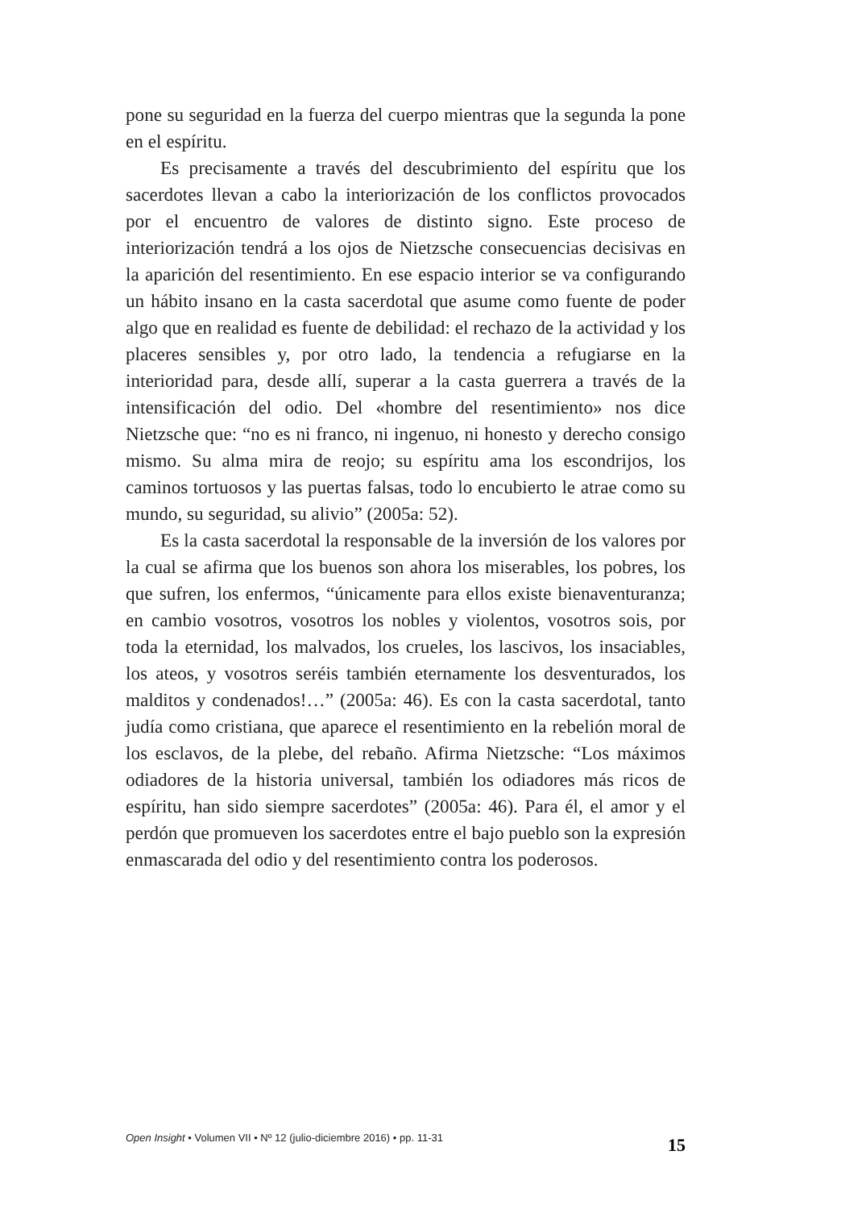pone su seguridad en la fuerza del cuerpo mientras que la segunda la pone en el espíritu.
Es precisamente a través del descubrimiento del espíritu que los sacerdotes llevan a cabo la interiorización de los conflictos provocados por el encuentro de valores de distinto signo. Este proceso de interiorización tendrá a los ojos de Nietzsche consecuencias decisivas en la aparición del resentimiento. En ese espacio interior se va configurando un hábito insano en la casta sacerdotal que asume como fuente de poder algo que en realidad es fuente de debilidad: el rechazo de la actividad y los placeres sensibles y, por otro lado, la tendencia a refugiarse en la interioridad para, desde allí, superar a la casta guerrera a través de la intensificación del odio. Del «hombre del resentimiento» nos dice Nietzsche que: “no es ni franco, ni ingenuo, ni honesto y derecho consigo mismo. Su alma mira de reojo; su espíritu ama los escondrijos, los caminos tortuosos y las puertas falsas, todo lo encubierto le atrae como su mundo, su seguridad, su alivio” (2005a: 52).
Es la casta sacerdotal la responsable de la inversión de los valores por la cual se afirma que los buenos son ahora los miserables, los pobres, los que sufren, los enfermos, “únicamente para ellos existe bienaventuranza; en cambio vosotros, vosotros los nobles y violentos, vosotros sois, por toda la eternidad, los malvados, los crueles, los lascivos, los insaciables, los ateos, y vosotros seréis también eternamente los desventurados, los malditos y condenados!…” (2005a: 46). Es con la casta sacerdotal, tanto judía como cristiana, que aparece el resentimiento en la rebelión moral de los esclavos, de la plebe, del rebaño. Afirma Nietzsche: “Los máximos odiadores de la historia universal, también los odiadores más ricos de espíritu, han sido siempre sacerdotes” (2005a: 46). Para él, el amor y el perdón que promueven los sacerdotes entre el bajo pueblo son la expresión enmascarada del odio y del resentimiento contra los poderosos.
Open Insight • Volumen VII • Nº 12 (julio-diciembre 2016) • pp. 11-31 15